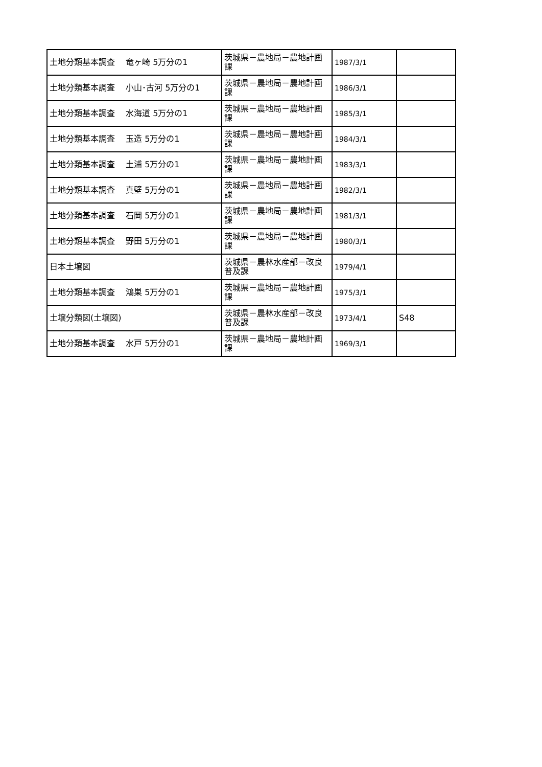| 土地分類基本調査 竜ヶ崎 5万分の1 | 茨城県－農地局－農地計画課 | 1987/3/1 | |
| 土地分類基本調査 小山･古河 5万分の1 | 茨城県－農地局－農地計画課 | 1986/3/1 | |
| 土地分類基本調査 水海道 5万分の1 | 茨城県－農地局－農地計画課 | 1985/3/1 | |
| 土地分類基本調査 玉造 5万分の1 | 茨城県－農地局－農地計画課 | 1984/3/1 | |
| 土地分類基本調査 土浦 5万分の1 | 茨城県－農地局－農地計画課 | 1983/3/1 | |
| 土地分類基本調査 真壁 5万分の1 | 茨城県－農地局－農地計画課 | 1982/3/1 | |
| 土地分類基本調査 石岡 5万分の1 | 茨城県－農地局－農地計画課 | 1981/3/1 | |
| 土地分類基本調査 野田 5万分の1 | 茨城県－農地局－農地計画課 | 1980/3/1 | |
| 日本土壌図 | 茨城県－農林水産部－改良普及課 | 1979/4/1 | |
| 土地分類基本調査 鴻巣 5万分の1 | 茨城県－農地局－農地計画課 | 1975/3/1 | |
| 土壌分類図(土壌図) | 茨城県－農林水産部－改良普及課 | 1973/4/1 | S48 |
| 土地分類基本調査 水戸 5万分の1 | 茨城県－農地局－農地計画課 | 1969/3/1 | |